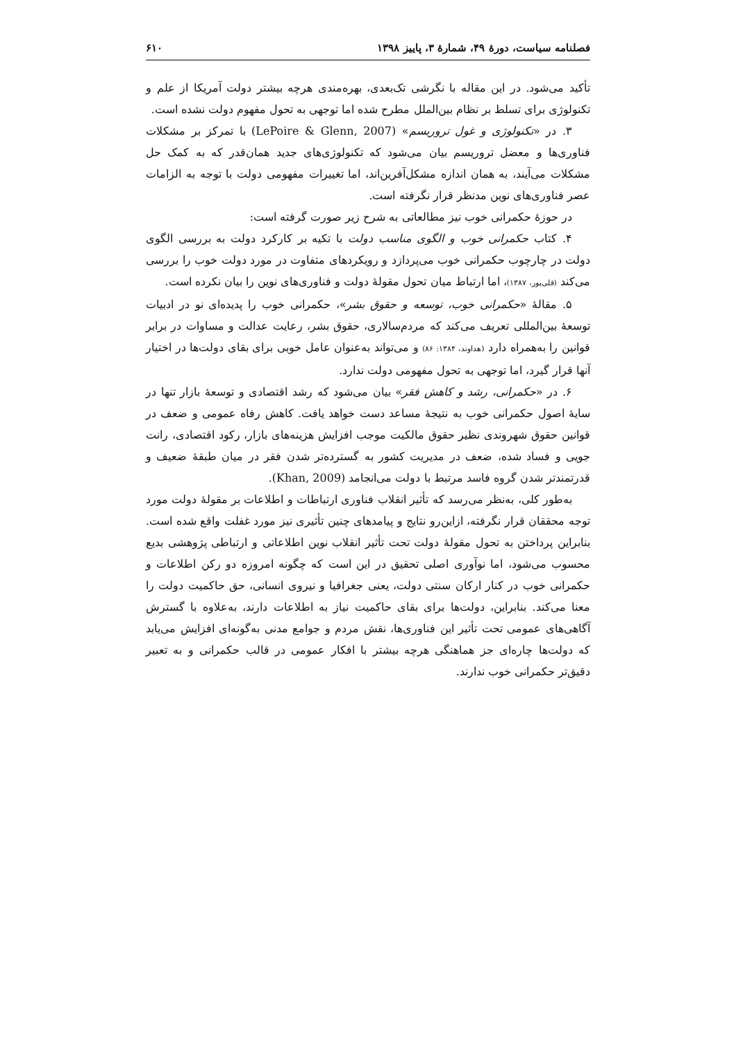فصلنامه سیاست، دورهٔ ۴۹، شمارهٔ ۳، پاییز ۱۳۹۸ ۶۱۰
تأکید می‌شود. در این مقاله با نگرشی تک‌بعدی، بهره‌مندی هرچه بیشتر دولت آمریکا از علم و تکنولوژی برای تسلط بر نظام بین‌الملل مطرح شده اما توجهی به تحول مفهوم دولت نشده است.
۳. در «تکنولوژی و غول تروریسم» (LePoire & Glenn, 2007) با تمرکز بر مشکلات فناوری‌ها و معضل تروریسم بیان می‌شود که تکنولوژی‌های جدید همان‌قدر که به کمک حل مشکلات می‌آیند، به همان اندازه مشکل‌آفرین‌اند، اما تغییرات مفهومی دولت با توجه به الزامات عصر فناوری‌های نوین مدنظر قرار نگرفته است.
در حوزهٔ حکمرانی خوب نیز مطالعاتی به شرح زیر صورت گرفته است:
۴. کتاب حکمرانی خوب و الگوی مناسب دولت با تکیه بر کارکرد دولت به بررسی الگوی دولت در چارچوب حکمرانی خوب می‌پردازد و رویکردهای متفاوت در مورد دولت خوب را بررسی می‌کند (قلی‌پور، ۱۳۸۷)، اما ارتباط میان تحول مقولهٔ دولت و فناوری‌های نوین را بیان نکرده است.
۵. مقالهٔ «حکمرانی خوب، توسعه و حقوق بشر»، حکمرانی خوب را پدیده‌ای نو در ادبیات توسعهٔ بین‌المللی تعریف می‌کند که مردم‌سالاری، حقوق بشر، رعایت عدالت و مساوات در برابر قوانین را به‌همراه دارد (هداوند، ۱۳۸۴: ۸۶) و می‌تواند به‌عنوان عامل خوبی برای بقای دولت‌ها در اختیار آنها قرار گیرد، اما توجهی به تحول مفهومی دولت ندارد.
۶. در «حکمرانی، رشد و کاهش فقر» بیان می‌شود که رشد اقتصادی و توسعهٔ بازار تنها در سایهٔ اصول حکمرانی خوب به نتیجهٔ مساعد دست خواهد یافت. کاهش رفاه عمومی و ضعف در قوانین حقوق شهروندی نظیر حقوق مالکیت موجب افزایش هزینه‌های بازار، رکود اقتصادی، رانت جویی و فساد شده، ضعف در مدیریت کشور به گسترده‌تر شدن فقر در میان طبقهٔ ضعیف و قدرتمندتر شدن گروه فاسد مرتبط با دولت می‌انجامد (Khan, 2009).
به‌طور کلی، به‌نظر می‌رسد که تأثیر انقلاب فناوری ارتباطات و اطلاعات بر مقولهٔ دولت مورد توجه محققان قرار نگرفته، ازاین‌رو نتایج و پیامدهای چنین تأثیری نیز مورد غفلت واقع شده است. بنابراین پرداختن به تحول مقولهٔ دولت تحت تأثیر انقلاب نوین اطلاعاتی و ارتباطی پژوهشی بدیع محسوب می‌شود، اما نوآوری اصلی تحقیق در این است که چگونه امروزه دو رکن اطلاعات و حکمرانی خوب در کنار ارکان سنتی دولت، یعنی جغرافیا و نیروی انسانی، حق حاکمیت دولت را معنا می‌کند. بنابراین، دولت‌ها برای بقای حاکمیت نیاز به اطلاعات دارند، به‌علاوه با گسترش آگاهی‌های عمومی تحت تأثیر این فناوری‌ها، نقش مردم و جوامع مدنی به‌گونه‌ای افزایش می‌یابد که دولت‌ها چاره‌ای جز هماهنگی هرچه بیشتر با افکار عمومی در قالب حکمرانی و به تعبیر دقیق‌تر حکمرانی خوب ندارند.